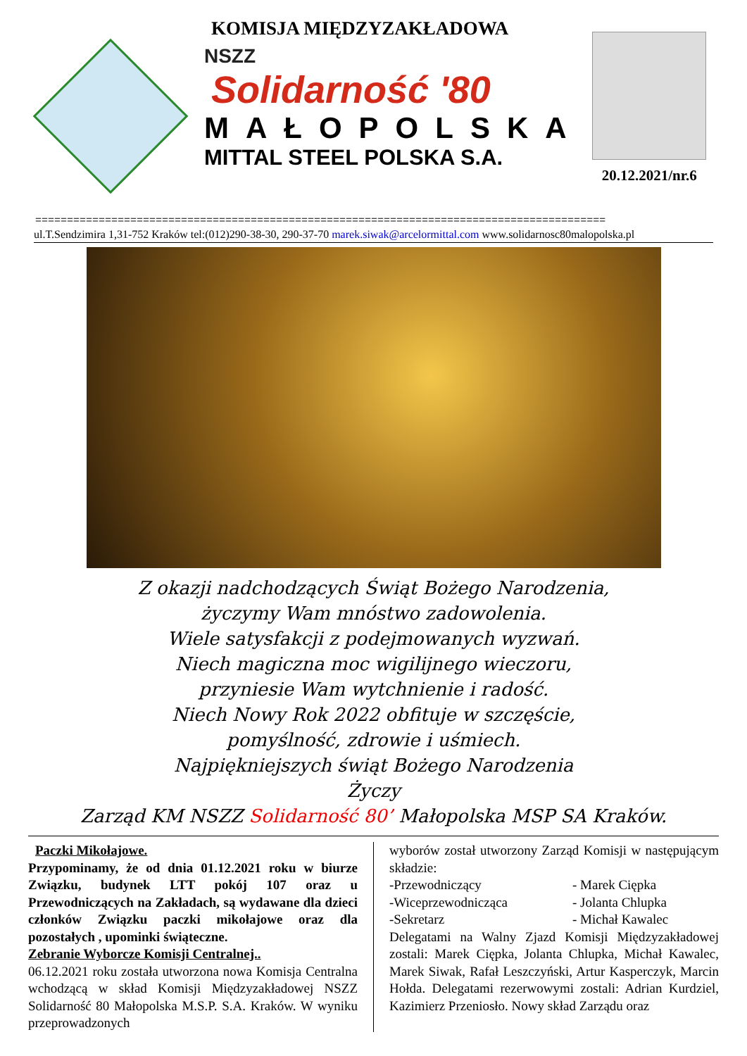KOMISJA MIĘDZYZAKŁADOWA
NSZZ
Solidarność '80
MAŁOPOLSKA
MITTAL STEEL POLSKA S.A.
20.12.2021/nr.6
==========================================================================================
ul.T.Sendzimira 1,31-752 Kraków tel:(012)290-38-30, 290-37-70 marek.siwak@arcelormittal.com www.solidarnosc80malopolska.pl
Z okazji nadchodzących Świąt Bożego Narodzenia,
życzymy Wam mnóstwo zadowolenia.
Wiele satysfakcji z podejmowanych wyzwań.
Niech magiczna moc wigilijnego wieczoru,
przyniesie Wam wytchnienie i radość.
Niech Nowy Rok 2022 obfituje w szczęście,
pomyślność, zdrowie i uśmiech.
Najpiękniejszych świąt Bożego Narodzenia
Życzy
Zarząd KM NSZZ Solidarność 80’ Małopolska MSP SA Kraków.
Paczki Mikołajowe.
Przypominamy, że od dnia 01.12.2021 roku w biurze Związku, budynek LTT pokój 107 oraz u Przewodniczących na Zakładach, są wydawane dla dzieci członków Związku paczki mikołajowe oraz dla pozostałych , upominki świąteczne.
Zebranie Wyborcze Komisji Centralnej..
06.12.2021 roku została utworzona nowa Komisja Centralna wchodzącą w skład Komisji Międzyzakładowej NSZZ Solidarność 80 Małopolska M.S.P. S.A. Kraków. W wyniku przeprowadzonych
wyborów został utworzony Zarząd Komisji w następującym składzie:
-Przewodniczący - Marek Ciępka
-Wiceprzewodnicząca - Jolanta Chlupka
-Sekretarz - Michał Kawalec
Delegatami na Walny Zjazd Komisji Międzyzakładowej zostali: Marek Ciępka, Jolanta Chlupka, Michał Kawalec, Marek Siwak, Rafał Leszczyński, Artur Kasperczyk, Marcin Hołda. Delegatami rezerwowymi zostali: Adrian Kurdziel, Kazimierz Przeniosło. Nowy skład Zarządu oraz